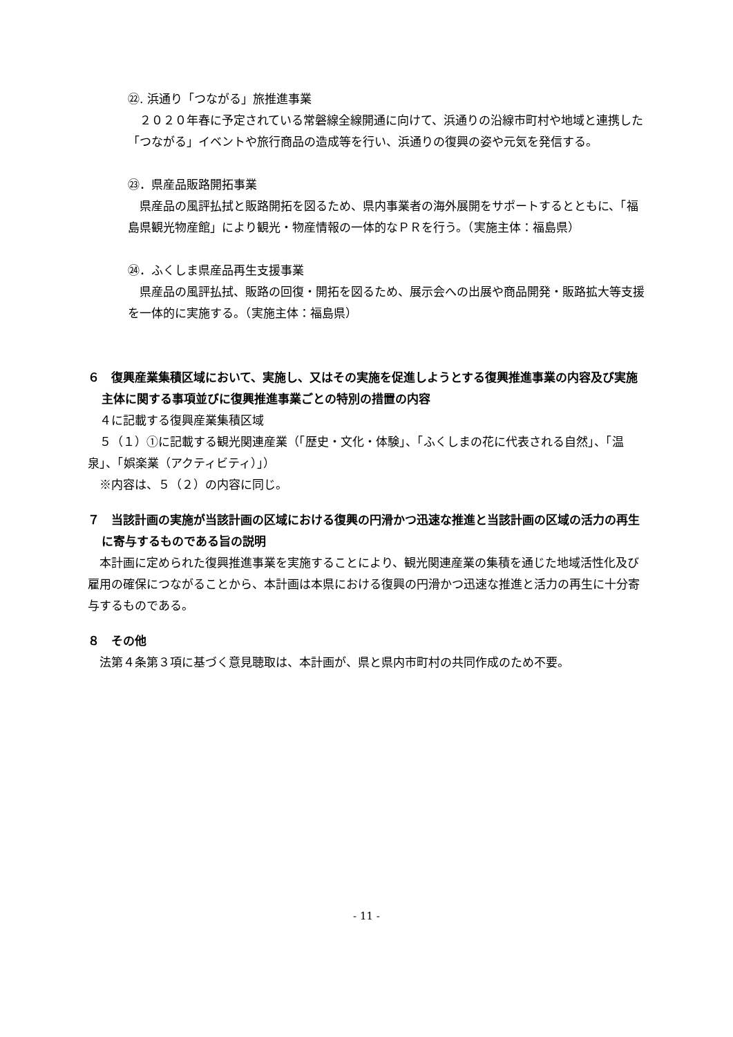㉒. 浜通り「つながる」旅推進事業
　２０２０年春に予定されている常磐線全線開通に向けて、浜通りの沿線市町村や地域と連携した「つながる」イベントや旅行商品の造成等を行い、浜通りの復興の姿や元気を発信する。
㉓．県産品販路開拓事業
　県産品の風評払拭と販路開拓を図るため、県内事業者の海外展開をサポートするとともに、「福島県観光物産館」により観光・物産情報の一体的なＰＲを行う。（実施主体：福島県）
㉔．ふくしま県産品再生支援事業
　県産品の風評払拭、販路の回復・開拓を図るため、展示会への出展や商品開発・販路拡大等支援を一体的に実施する。（実施主体：福島県）
６　復興産業集積区域において、実施し、又はその実施を促進しようとする復興推進事業の内容及び実施主体に関する事項並びに復興推進事業ごとの特別の措置の内容
　４に記載する復興産業集積区域
　５（１）①に記載する観光関連産業（「歴史・文化・体験」、「ふくしまの花に代表される自然」、「温泉」、「娯楽業（アクティビティ）」）
　※内容は、５（２）の内容に同じ。
７　当該計画の実施が当該計画の区域における復興の円滑かつ迅速な推進と当該計画の区域の活力の再生に寄与するものである旨の説明
　本計画に定められた復興推進事業を実施することにより、観光関連産業の集積を通じた地域活性化及び雇用の確保につながることから、本計画は本県における復興の円滑かつ迅速な推進と活力の再生に十分寄与するものである。
８　その他
　法第４条第３項に基づく意見聴取は、本計画が、県と県内市町村の共同作成のため不要。
- 11 -